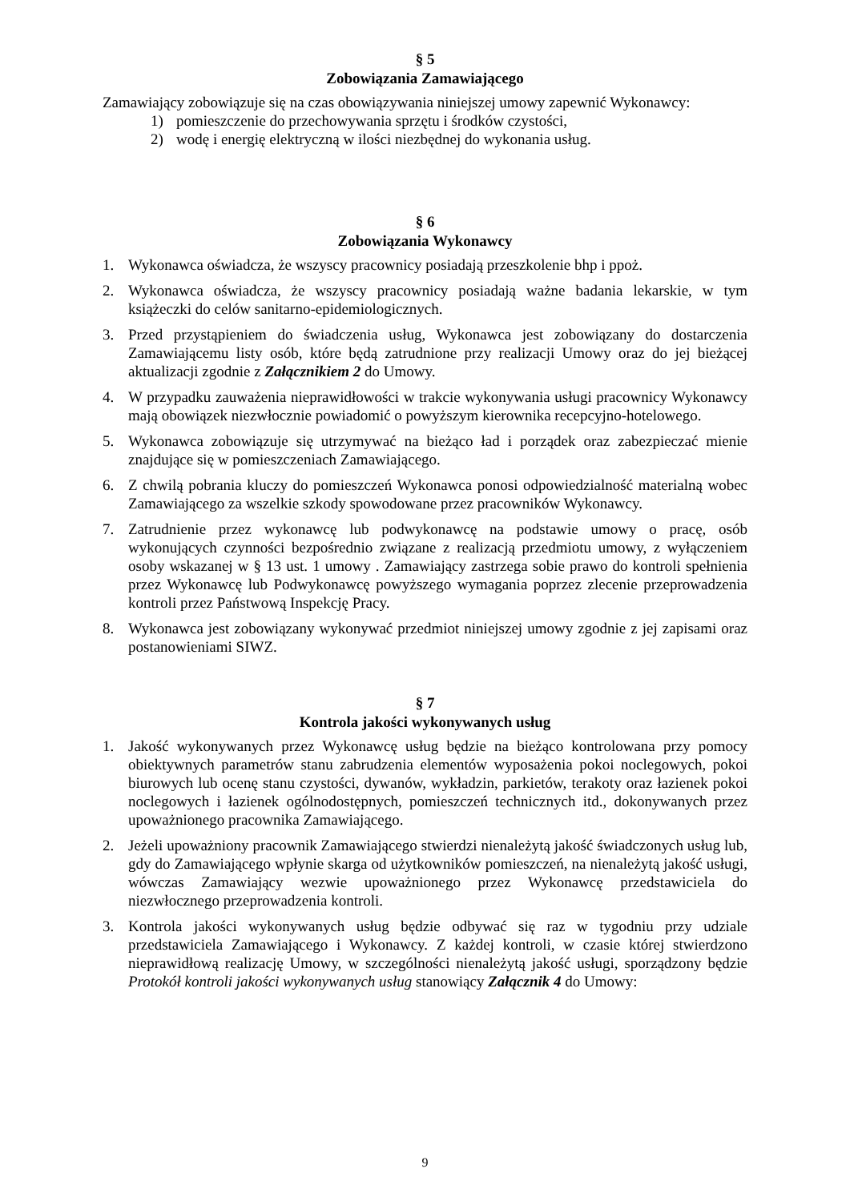§ 5
Zobowiązania Zamawiającego
Zamawiający zobowiązuje się na czas obowiązywania niniejszej umowy zapewnić Wykonawcy:
1) pomieszczenie do przechowywania sprzętu i środków czystości,
2) wodę i energię elektryczną w ilości niezbędnej do wykonania usług.
§ 6
Zobowiązania Wykonawcy
1. Wykonawca oświadcza, że wszyscy pracownicy posiadają przeszkolenie bhp i ppoż.
2. Wykonawca oświadcza, że wszyscy pracownicy posiadają ważne badania lekarskie, w tym książeczki do celów sanitarno-epidemiologicznych.
3. Przed przystąpieniem do świadczenia usług, Wykonawca jest zobowiązany do dostarczenia Zamawiającemu listy osób, które będą zatrudnione przy realizacji Umowy oraz do jej bieżącej aktualizacji zgodnie z Załącznikiem 2 do Umowy.
4. W przypadku zauważenia nieprawidłowości w trakcie wykonywania usługi pracownicy Wykonawcy mają obowiązek niezwłocznie powiadomić o powyższym kierownika recepcyjno-hotelowego.
5. Wykonawca zobowiązuje się utrzymywać na bieżąco ład i porządek oraz zabezpieczać mienie znajdujące się w pomieszczeniach Zamawiającego.
6. Z chwilą pobrania kluczy do pomieszczeń Wykonawca ponosi odpowiedzialność materialną wobec Zamawiającego za wszelkie szkody spowodowane przez pracowników Wykonawcy.
7. Zatrudnienie przez wykonawcę lub podwykonawcę na podstawie umowy o pracę, osób wykonujących czynności bezpośrednio związane z realizacją przedmiotu umowy, z wyłączeniem osoby wskazanej w § 13 ust. 1 umowy . Zamawiający zastrzega sobie prawo do kontroli spełnienia przez Wykonawcę lub Podwykonawcę powyższego wymagania poprzez zlecenie przeprowadzenia kontroli przez Państwową Inspekcję Pracy.
8. Wykonawca jest zobowiązany wykonywać przedmiot niniejszej umowy zgodnie z jej zapisami oraz postanowieniami SIWZ.
§ 7
Kontrola jakości wykonywanych usług
1. Jakość wykonywanych przez Wykonawcę usług będzie na bieżąco kontrolowana przy pomocy obiektywnych parametrów stanu zabrudzenia elementów wyposażenia pokoi noclegowych, pokoi biurowych lub ocenę stanu czystości, dywanów, wykładzin, parkietów, terakoty oraz łazienek pokoi noclegowych i łazienek ogólnodostępnych, pomieszczeń technicznych itd., dokonywanych przez upoważnionego pracownika Zamawiającego.
2. Jeżeli upoważniony pracownik Zamawiającego stwierdzi nienależytą jakość świadczonych usług lub, gdy do Zamawiającego wpłynie skarga od użytkowników pomieszczeń, na nienależytą jakość usługi, wówczas Zamawiający wezwie upoważnionego przez Wykonawcę przedstawiciela do niezwłocznego przeprowadzenia kontroli.
3. Kontrola jakości wykonywanych usług będzie odbywać się raz w tygodniu przy udziale przedstawiciela Zamawiającego i Wykonawcy. Z każdej kontroli, w czasie której stwierdzono nieprawidłową realizację Umowy, w szczególności nienależytą jakość usługi, sporządzony będzie Protokół kontroli jakości wykonywanych usług stanowiący Załącznik 4 do Umowy:
9